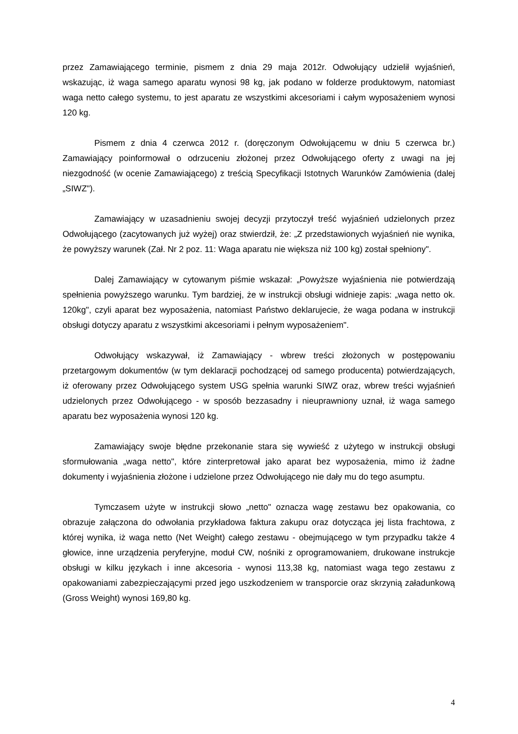przez Zamawiającego terminie, pismem z dnia 29 maja 2012r. Odwołujący udzielił wyjaśnień, wskazując, iż waga samego aparatu wynosi 98 kg, jak podano w folderze produktowym, natomiast waga netto całego systemu, to jest aparatu ze wszystkimi akcesoriami i całym wyposażeniem wynosi 120 kg.
Pismem z dnia 4 czerwca 2012 r. (doręczonym Odwołującemu w dniu 5 czerwca br.) Zamawiający poinformował o odrzuceniu złożonej przez Odwołującego oferty z uwagi na jej niezgodność (w ocenie Zamawiającego) z treścią Specyfikacji Istotnych Warunków Zamówienia (dalej „SIWZ").
Zamawiający w uzasadnieniu swojej decyzji przytoczył treść wyjaśnień udzielonych przez Odwołującego (zacytowanych już wyżej) oraz stwierdził, że: „Z przedstawionych wyjaśnień nie wynika, że powyższy warunek (Zał. Nr 2 poz. 11: Waga aparatu nie większa niż 100 kg) został spełniony".
Dalej Zamawiający w cytowanym piśmie wskazał: „Powyższe wyjaśnienia nie potwierdzają spełnienia powyższego warunku. Tym bardziej, że w instrukcji obsługi widnieje zapis: „waga netto ok. 120kg", czyli aparat bez wyposażenia, natomiast Państwo deklarujecie, że waga podana w instrukcji obsługi dotyczy aparatu z wszystkimi akcesoriami i pełnym wyposażeniem".
Odwołujący wskazywał, iż Zamawiający - wbrew treści złożonych w postępowaniu przetargowym dokumentów (w tym deklaracji pochodzącej od samego producenta) potwierdzających, iż oferowany przez Odwołującego system USG spełnia warunki SIWZ oraz, wbrew treści wyjaśnień udzielonych przez Odwołującego - w sposób bezzasadny i nieuprawniony uznał, iż waga samego aparatu bez wyposażenia wynosi 120 kg.
Zamawiający swoje błędne przekonanie stara się wywieść z użytego w instrukcji obsługi sformułowania „waga netto", które zinterpretował jako aparat bez wyposażenia, mimo iż żadne dokumenty i wyjaśnienia złożone i udzielone przez Odwołującego nie dały mu do tego asumptu.
Tymczasem użyte w instrukcji słowo „netto" oznacza wagę zestawu bez opakowania, co obrazuje załączona do odwołania przykładowa faktura zakupu oraz dotycząca jej lista frachtowa, z której wynika, iż waga netto (Net Weight) całego zestawu - obejmującego w tym przypadku także 4 głowice, inne urządzenia peryferyjne, moduł CW, nośniki z oprogramowaniem, drukowane instrukcje obsługi w kilku językach i inne akcesoria - wynosi 113,38 kg, natomiast waga tego zestawu z opakowaniami zabezpieczającymi przed jego uszkodzeniem w transporcie oraz skrzynią załadunkową (Gross Weight) wynosi 169,80 kg.
4